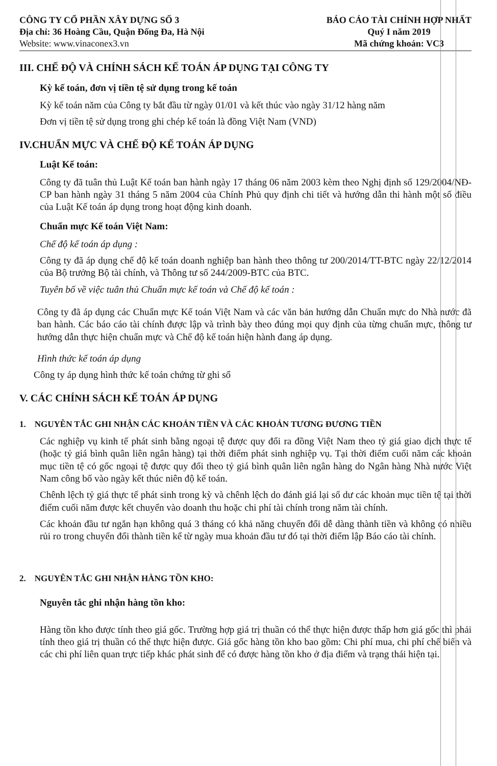CÔNG TY CỔ PHẦN XÂY DỰNG SỐ 3
Địa chỉ: 36 Hoàng Cầu, Quận Đống Đa, Hà Nội
Website: www.vinaconex3.vn
BÁO CÁO TÀI CHÍNH HỢP NHẤT
Quý I năm 2019
Mã chứng khoán: VC3
III. CHẾ ĐỘ VÀ CHÍNH SÁCH KẾ TOÁN ÁP DỤNG TẠI CÔNG TY
Kỳ kế toán, đơn vị tiền tệ sử dụng trong kế toán
Kỳ kế toán năm của Công ty bắt đầu từ ngày 01/01 và kết thúc vào ngày 31/12 hàng năm
Đơn vị tiền tệ sử dụng trong ghi chép kế toán là đồng Việt Nam (VND)
IV.CHUẨN MỰC VÀ CHẾ ĐỘ KẾ TOÁN ÁP DỤNG
Luật Kế toán:
Công ty đã tuân thủ Luật Kế toán ban hành ngày 17 tháng 06 năm 2003 kèm theo Nghị định số 129/2004/NĐ-CP ban hành ngày 31 tháng 5 năm 2004 của Chính Phủ quy định chi tiết và hướng dẫn thi hành một số điều của Luật Kế toán áp dụng trong hoạt động kinh doanh.
Chuẩn mực Kế toán Việt Nam:
Chế độ kế toán áp dụng :
Công ty đã áp dụng chế độ kế toán doanh nghiệp ban hành theo thông tư 200/2014/TT-BTC ngày 22/12/2014 của Bộ trưởng Bộ tài chính, và Thông tư số 244/2009-BTC của BTC.
Tuyên bố về việc tuân thủ Chuẩn mực kế toán và Chế độ kế toán :
Công ty đã áp dụng các Chuẩn mực Kế toán Việt Nam và các văn bản hướng dẫn Chuẩn mực do Nhà nước đã ban hành. Các báo cáo tài chính được lập và trình bày theo đúng mọi quy định của từng chuẩn mực, thông tư hướng dẫn thực hiện chuẩn mực và Chế độ kế toán hiện hành đang áp dụng.
Hình thức kế toán áp dụng
Công ty áp dụng hình thức kế toán chứng từ ghi sổ
V. CÁC CHÍNH SÁCH KẾ TOÁN ÁP DỤNG
1. NGUYÊN TẮC GHI NHẬN CÁC KHOẢN TIỀN VÀ CÁC KHOẢN TƯƠNG ĐƯƠNG TIỀN
Các nghiệp vụ kinh tế phát sinh bằng ngoại tệ được quy đổi ra đồng Việt Nam theo tỷ giá giao dịch thực tế (hoặc tỷ giá bình quân liên ngân hàng) tại thời điểm phát sinh nghiệp vụ. Tại thời điểm cuối năm các khoản mục tiền tệ có gốc ngoại tệ được quy đổi theo tỷ giá bình quân liên ngân hàng do Ngân hàng Nhà nước Việt Nam công bố vào ngày kết thúc niên độ kế toán.
Chênh lệch tỷ giá thực tế phát sinh trong kỳ và chênh lệch do đánh giá lại số dư các khoản mục tiền tệ tại thời điểm cuối năm được kết chuyển vào doanh thu hoặc chi phí tài chính trong năm tài chính.
Các khoản đầu tư ngắn hạn không quá 3 tháng có khả năng chuyển đổi dễ dàng thành tiền và không có nhiều rủi ro trong chuyển đổi thành tiền kể từ ngày mua khoản đầu tư đó tại thời điểm lập Báo cáo tài chính.
2. NGUYÊN TẮC GHI NHẬN HÀNG TỒN KHO:
Nguyên tắc ghi nhận hàng tồn kho:
Hàng tồn kho được tính theo giá gốc. Trường hợp giá trị thuần có thể thực hiện được thấp hơn giá gốc thì phải tính theo giá trị thuần có thể thực hiện được. Giá gốc hàng tồn kho bao gồm: Chi phí mua, chi phí chế biến và các chi phí liên quan trực tiếp khác phát sinh để có được hàng tồn kho ở địa điểm và trạng thái hiện tại.